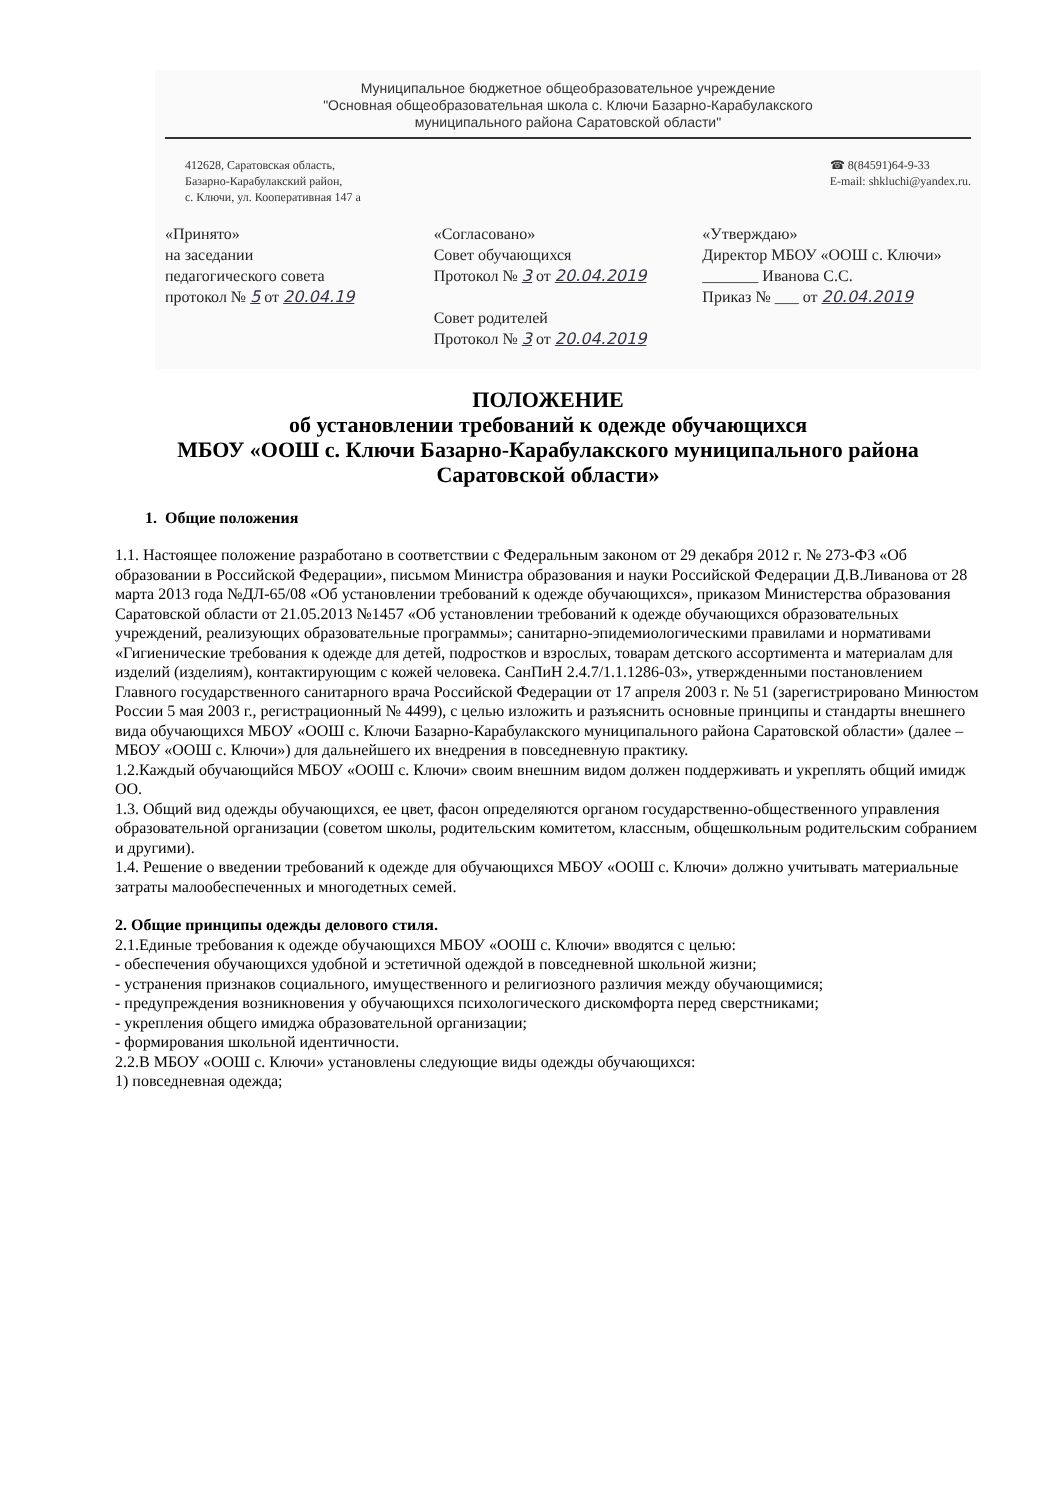Муниципальное бюджетное общеобразовательное учреждение
"Основная общеобразовательная школа с. Ключи Базарно-Карабулакского
муниципального района Саратовской области"
412628, Саратовская область,
Базарно-Карабулакский район,
с. Ключи, ул. Кооперативная 147 а
☎ 8(84591)64-9-33
E-mail: shkluchi@yandex.ru.
«Принято»
на заседании
педагогического совета
протокол № 5 от 20.04.19
«Согласовано»
Совет обучающихся
Протокол № 3 от 20.04.2019
Совет родителей
Протокол № 3 от 20.04.2019
«Утверждаю»
Директор МБОУ «ООШ с. Ключи»
_______ Иванова С.С.
Приказ № ___ от 20.04.2019
ПОЛОЖЕНИЕ
об установлении требований к одежде обучающихся
МБОУ «ООШ с. Ключи Базарно-Карабулакского муниципального района
Саратовской области»
1. Общие положения
1.1. Настоящее положение разработано в соответствии с Федеральным законом от 29 декабря 2012 г. № 273-ФЗ «Об образовании в Российской Федерации», письмом Министра образования и науки Российской Федерации Д.В.Ливанова от 28 марта 2013 года №ДЛ-65/08 «Об установлении требований к одежде обучающихся», приказом Министерства образования Саратовской области от 21.05.2013 №1457 «Об установлении требований к одежде обучающихся образовательных учреждений, реализующих образовательные программы»; санитарно-эпидемиологическими правилами и нормативами «Гигиенические требования к одежде для детей, подростков и взрослых, товарам детского ассортимента и материалам для изделий (изделиям), контактирующим с кожей человека. СанПиН 2.4.7/1.1.1286-03», утвержденными постановлением Главного государственного санитарного врача Российской Федерации от 17 апреля 2003 г. № 51 (зарегистрировано Минюстом России 5 мая 2003 г., регистрационный № 4499), с целью изложить и разъяснить основные принципы и стандарты внешнего вида обучающихся МБОУ «ООШ с. Ключи Базарно-Карабулакского муниципального района Саратовской области» (далее – МБОУ «ООШ с. Ключи») для дальнейшего их внедрения в повседневную практику.
1.2.Каждый обучающийся МБОУ «ООШ с. Ключи» своим внешним видом должен поддерживать и укреплять общий имидж ОО.
1.3. Общий вид одежды обучающихся, ее цвет, фасон определяются органом государственно-общественного управления образовательной организации (советом школы, родительским комитетом, классным, общешкольным родительским собранием и другими).
1.4. Решение о введении требований к одежде для обучающихся МБОУ «ООШ с. Ключи» должно учитывать материальные затраты малообеспеченных и многодетных семей.
2. Общие принципы одежды делового стиля.
2.1.Единые требования к одежде обучающихся МБОУ «ООШ с. Ключи» вводятся с целью:
- обеспечения обучающихся удобной и эстетичной одеждой в повседневной школьной жизни;
- устранения признаков социального, имущественного и религиозного различия между обучающимися;
- предупреждения возникновения у обучающихся психологического дискомфорта перед сверстниками;
- укрепления общего имиджа образовательной организации;
- формирования школьной идентичности.
2.2.В МБОУ «ООШ с. Ключи» установлены следующие виды одежды обучающихся:
1) повседневная одежда;